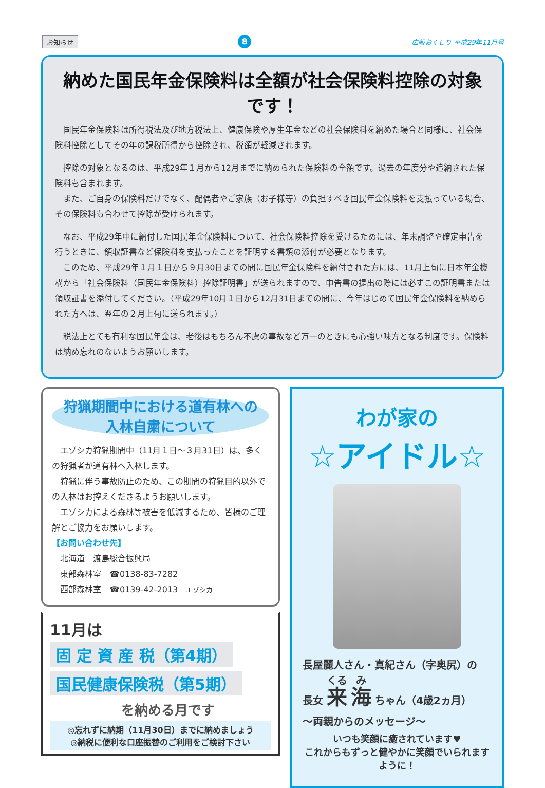お知らせ 8 広報おくしり 平成29年11月号
納めた国民年金保険料は全額が社会保険料控除の対象です！
国民年金保険料は所得税法及び地方税法上、健康保険や厚生年金などの社会保険料を納めた場合と同様に、社会保険料控除としてその年の課税所得から控除され、税額が軽減されます。
控除の対象となるのは、平成29年１月から12月までに納められた保険料の全額です。過去の年度分や追納された保険料も含まれます。
　また、ご自身の保険料だけでなく、配偶者やご家族（お子様等）の負担すべき国民年金保険料を支払っている場合、その保険料も合わせて控除が受けられます。
なお、平成29年中に納付した国民年金保険料について、社会保険料控除を受けるためには、年末調整や確定申告を行うときに、領収証書など保険料を支払ったことを証明する書類の添付が必要となります。
　このため、平成29年１月１日から９月30日までの間に国民年金保険料を納付された方には、11月上旬に日本年金機構から「社会保険料（国民年金保険料）控除証明書」が送られますので、申告書の提出の際には必ずこの証明書または領収証書を添付してください。（平成29年10月１日から12月31日までの間に、今年はじめて国民年金保険料を納められた方へは、翌年の２月上旬に送られます。）
税法上とても有利な国民年金は、老後はもちろん不慮の事故など万一のときにも心強い味方となる制度です。保険料は納め忘れのないようお願いします。
狩猟期間中における道有林への
入林自粛について
エゾシカ狩猟期間中（11月１日～３月31日）は、多くの狩猟者が道有林へ入林します。
狩猟に伴う事故防止のため、この期間の狩猟目的以外での入林はお控えくださるようお願いします。
エゾシカによる森林等被害を低減するため、皆様のご理解とご協力をお願いします。
【お問い合わせ先】
北海道　渡島総合振興局
東部森林室　☎0138-83-7282
西部森林室　☎0139-42-2013　エゾシカ
11月は
固 定 資 産 税（第4期）
国民健康保険税（第5期）
を納める月です
◎忘れずに納期（11月30日）までに納めましょう
◎納税に便利な口座振替のご利用をご検討下さい
わが家の
☆アイドル☆
長屋麗人さん・真紀さん（字奥尻）の
長女 来 海 ちゃん（4歳2ヵ月）
～両親からのメッセージ～
いつも笑顔に癒されています♥
これからもずっと健やかに笑顔でいられますように！